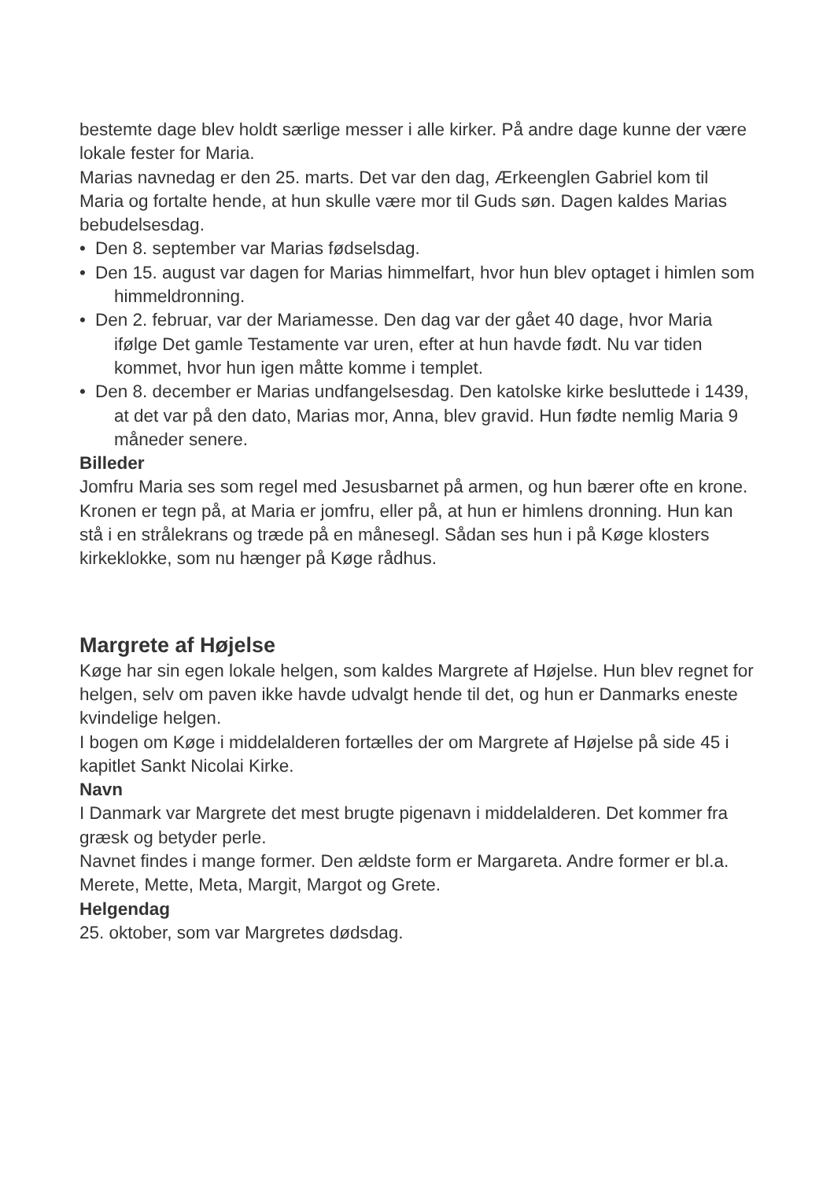bestemte dage blev holdt særlige messer i alle kirker. På andre dage kunne der være lokale fester for Maria.
Marias navnedag er den 25. marts. Det var den dag, Ærkeenglen Gabriel kom til Maria og fortalte hende, at hun skulle være mor til Guds søn. Dagen kaldes Marias bebudelsesdag.
• Den 8. september var Marias fødselsdag.
• Den 15. august var dagen for Marias himmelfart, hvor hun blev optaget i himlen som himmeldronning.
• Den 2. februar, var der Mariamesse. Den dag var der gået 40 dage, hvor Maria ifølge Det gamle Testamente var uren, efter at hun havde født. Nu var tiden kommet, hvor hun igen måtte komme i templet.
• Den 8. december er Marias undfangelsesdag. Den katolske kirke besluttede i 1439, at det var på den dato, Marias mor, Anna, blev gravid. Hun fødte nemlig Maria 9 måneder senere.
Billeder
Jomfru Maria ses som regel med Jesusbarnet på armen, og hun bærer ofte en krone. Kronen er tegn på, at Maria er jomfru, eller på, at hun er himlens dronning. Hun kan stå i en strålekrans og træde på en månesegl. Sådan ses hun i på Køge klosters kirkeklokke, som nu hænger på Køge rådhus.
Margrete af Højelse
Køge har sin egen lokale helgen, som kaldes Margrete af Højelse. Hun blev regnet for helgen, selv om paven ikke havde udvalgt hende til det, og hun er Danmarks eneste kvindelige helgen.
I bogen om Køge i middelalderen fortælles der om Margrete af Højelse på side 45 i kapitlet Sankt Nicolai Kirke.
Navn
I Danmark var Margrete det mest brugte pigenavn i middelalderen. Det kommer fra græsk og betyder perle.
Navnet findes i mange former. Den ældste form er Margareta. Andre former er bl.a. Merete, Mette, Meta, Margit, Margot og Grete.
Helgendag
25. oktober, som var Margretes dødsdag.